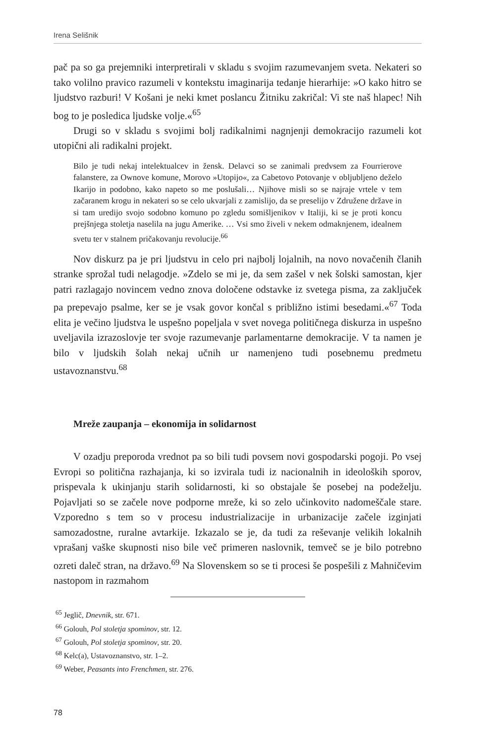Irena Selišnik
pač pa so ga prejemniki interpretirali v skladu s svojim razumevanjem sveta. Nekateri so tako volilno pravico razumeli v kontekstu imaginarija tedanje hierarhije: »O kako hitro se ljudstvo razburi! V Košani je neki kmet poslancu Žitniku zakričal: Vi ste naš hlapec! Nih bog to je posledica ljudske volje.«<sup>65</sup>
Drugi so v skladu s svojimi bolj radikalnimi nagnjenji demokracijo razumeli kot utopični ali radikalni projekt.
Bilo je tudi nekaj intelektualcev in žensk. Delavci so se zanimali predvsem za Fourrierove falanstere, za Ownove komune, Morovo »Utopijo«, za Cabetovo Potovanje v obljubljeno deželo Ikarijo in podobno, kako napeto so me poslušali… Njihove misli so se najraje vrtele v tem začaranem krogu in nekateri so se celo ukvarjali z zamislijo, da se preselijo v Združene države in si tam uredijo svojo sodobno komuno po zgledu somišljenikov v Italiji, ki se je proti koncu prejšnjega stoletja naselila na jugu Amerike. … Vsi smo živeli v nekem odmaknjenem, idealnem svetu ter v stalnem pričakovanju revolucije.<sup>66</sup>
Nov diskurz pa je pri ljudstvu in celo pri najbolj lojalnih, na novo novačenih članih stranke sprožal tudi nelagodje. »Zdelo se mi je, da sem zašel v nek šolski samostan, kjer patri razlagajo novincem vedno znova določene odstavke iz svetega pisma, za zaključek pa prepevajo psalme, ker se je vsak govor končal s približno istimi besedami.«<sup>67</sup> Toda elita je večino ljudstva le uspešno popeljala v svet novega političnega diskurza in uspešno uveljavila izrazoslovje ter svoje razumevanje parlamentarne demokracije. V ta namen je bilo v ljudskih šolah nekaj učnih ur namenjeno tudi posebnemu predmetu ustavoznanstvu.<sup>68</sup>
Mreže zaupanja – ekonomija in solidarnost
V ozadju preporoda vrednot pa so bili tudi povsem novi gospodarski pogoji. Po vsej Evropi so politična razhajanja, ki so izvirala tudi iz nacionalnih in ideoloških sporov, prispevala k ukinjanju starih solidarnosti, ki so obstajale še posebej na podeželju. Pojavljati so se začele nove podporne mreže, ki so zelo učinkovito nadomeščale stare. Vzporedno s tem so v procesu industrializacije in urbanizacije začele izginjati samozadostne, ruralne avtarkije. Izkazalo se je, da tudi za reševanje velikih lokalnih vprašanj vaške skupnosti niso bile več primeren naslovnik, temveč se je bilo potrebno ozreti daleč stran, na državo.<sup>69</sup> Na Slovenskem so se ti procesi še pospešili z Mahničevim nastopom in razmahom
<sup>65</sup> Jeglič, Dnevnik, str. 671.
<sup>66</sup> Golouh, Pol stoletja spominov, str. 12.
<sup>67</sup> Golouh, Pol stoletja spominov, str. 20.
<sup>68</sup> Kelc(a), Ustavoznanstvo, str. 1–2.
<sup>69</sup> Weber, Peasants into Frenchmen, str. 276.
78